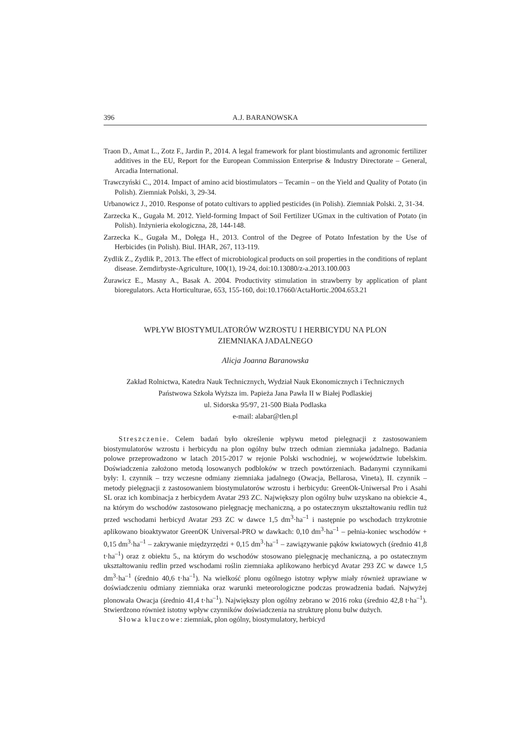396 A.J. BARANOWSKA
Traon D., Amat L., Zotz F., Jardin P., 2014. A legal framework for plant biostimulants and agronomic fertilizer additives in the EU, Report for the European Commission Enterprise & Industry Directorate – General, Arcadia International.
Trawczyński C., 2014. Impact of amino acid biostimulators – Tecamin – on the Yield and Quality of Potato (in Polish). Ziemniak Polski, 3, 29-34.
Urbanowicz J., 2010. Response of potato cultivars to applied pesticides (in Polish). Ziemniak Polski. 2, 31-34.
Zarzecka K., Gugała M. 2012. Yield-forming Impact of Soil Fertilizer UGmax in the cultivation of Potato (in Polish). Inżynieria ekologiczna, 28, 144-148.
Zarzecka K., Gugała M., Dołęga H., 2013. Control of the Degree of Potato Infestation by the Use of Herbicides (in Polish). Biul. IHAR, 267, 113-119.
Zydlik Z., Zydlik P., 2013. The effect of microbiological products on soil properties in the conditions of replant disease. Zemdirbyste-Agriculture, 100(1), 19-24, doi:10.13080/z-a.2013.100.003
Żurawicz E., Masny A., Basak A. 2004. Productivity stimulation in strawberry by application of plant bioregulators. Acta Horticulturae, 653, 155-160, doi:10.17660/ActaHortic.2004.653.21
WPŁYW BIOSTYMULATORÓW WZROSTU I HERBICYDU NA PLON
ZIEMNIAKA JADALNEGO
Alicja Joanna Baranowska
Zakład Rolnictwa, Katedra Nauk Technicznych, Wydział Nauk Ekonomicznych i Technicznych
Państwowa Szkoła Wyższa im. Papieża Jana Pawła II w Białej Podlaskiej
ul. Sidorska 95/97, 21-500 Biała Podlaska
e-mail: alabar@tlen.pl
Streszczenie. Celem badań było określenie wpływu metod pielęgnacji z zastosowaniem biostymulatorów wzrostu i herbicydu na plon ogólny bulw trzech odmian ziemniaka jadalnego. Badania polowe przeprowadzono w latach 2015-2017 w rejonie Polski wschodniej, w województwie lubelskim. Doświadczenia założono metodą losowanych podbloków w trzech powtórzeniach. Badanymi czynnikami były: I. czynnik – trzy wczesne odmiany ziemniaka jadalnego (Owacja, Bellarosa, Vineta), II. czynnik – metody pielęgnacji z zastosowaniem biostymulatorów wzrostu i herbicydu: GreenOk-Uniwersal Pro i Asahi SL oraz ich kombinacja z herbicydem Avatar 293 ZC. Największy plon ogólny bulw uzyskano na obiekcie 4., na którym do wschodów zastosowano pielęgnację mechaniczną, a po ostatecznym ukształtowaniu redlin tuż przed wschodami herbicyd Avatar 293 ZC w dawce 1,5 dm<sup>3</sup>·ha<sup>–1</sup> i następnie po wschodach trzykrotnie aplikowano bioaktywator GreenOK Universal-PRO w dawkach: 0,10 dm<sup>3</sup>·ha<sup>–1</sup> – pełnia-koniec wschodów + 0,15 dm<sup>3</sup>·ha<sup>–1</sup> – zakrywanie międzyrzędzi + 0,15 dm<sup>3</sup>·ha<sup>–1</sup> – zawiązywanie pąków kwiatowych (średnio 41,8 t·ha<sup>–1</sup>) oraz z obiektu 5., na którym do wschodów stosowano pielęgnację mechaniczną, a po ostatecznym ukształtowaniu redlin przed wschodami roślin ziemniaka aplikowano herbicyd Avatar 293 ZC w dawce 1,5 dm<sup>3</sup>·ha<sup>–1</sup> (średnio 40,6 t·ha<sup>–1</sup>). Na wielkość plonu ogólnego istotny wpływ miały również uprawiane w doświadczeniu odmiany ziemniaka oraz warunki meteorologiczne podczas prowadzenia badań. Najwyżej plonowała Owacja (średnio 41,4 t·ha<sup>–1</sup>). Największy plon ogólny zebrano w 2016 roku (średnio 42,8 t·ha<sup>–1</sup>). Stwierdzono również istotny wpływ czynników doświadczenia na strukturę plonu bulw dużych.
Słowa kluczowe: ziemniak, plon ogólny, biostymulatory, herbicyd